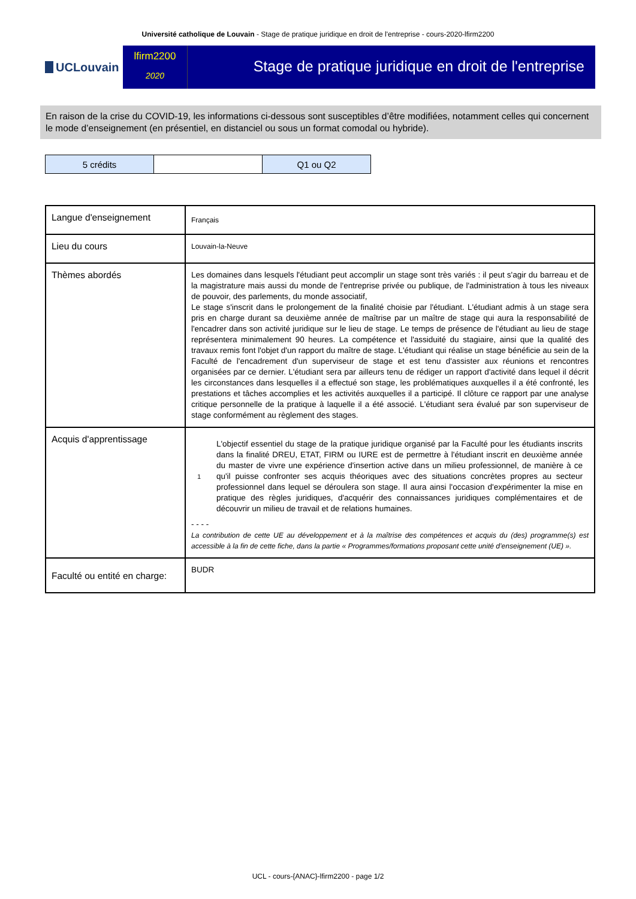Université catholique de Louvain - Stage de pratique juridique en droit de l'entreprise - cours-2020-lfirm2200
UCLouvain
lfirm2200
2020
Stage de pratique juridique en droit de l'entreprise
En raison de la crise du COVID-19, les informations ci-dessous sont susceptibles d’être modifiées, notamment celles qui concernent le mode d’enseignement (en présentiel, en distanciel ou sous un format comodal ou hybride).
| 5 crédits | | Q1 ou Q2 |
| Langue d'enseignement | Français |
| Lieu du cours | Louvain-la-Neuve |
| Thèmes abordés | Les domaines dans lesquels l'étudiant peut accomplir un stage sont très variés : il peut s'agir du barreau et de la magistrature mais aussi du monde de l'entreprise privée ou publique, de l'administration à tous les niveaux de pouvoir, des parlements, du monde associatif, Le stage s'inscrit dans le prolongement de la finalité choisie par l'étudiant. L'étudiant admis à un stage sera pris en charge durant sa deuxième année de maîtrise par un maître de stage qui aura la responsabilité de l'encadrer dans son activité juridique sur le lieu de stage. Le temps de présence de l'étudiant au lieu de stage représentera minimalement 90 heures. La compétence et l'assiduité du stagiaire, ainsi que la qualité des travaux remis font l'objet d'un rapport du maître de stage. L'étudiant qui réalise un stage bénéficie au sein de la Faculté de l'encadrement d'un superviseur de stage et est tenu d'assister aux réunions et rencontres organisées par ce dernier. L'étudiant sera par ailleurs tenu de rédiger un rapport d'activité dans lequel il décrit les circonstances dans lesquelles il a effectué son stage, les problématiques auxquelles il a été confronté, les prestations et tâches accomplies et les activités auxquelles il a participé. Il clôture ce rapport par une analyse critique personnelle de la pratique à laquelle il a été associé. L'étudiant sera évalué par son superviseur de stage conformément au règlement des stages. |
| Acquis d'apprentissage | 1 L'objectif essentiel du stage de la pratique juridique organisé par la Faculté pour les étudiants inscrits dans la finalité DREU, ETAT, FIRM ou IURE est de permettre à l'étudiant inscrit en deuxième année du master de vivre une expérience d'insertion active dans un milieu professionnel, de manière à ce qu'il puisse confronter ses acquis théoriques avec des situations concrètes propres au secteur professionnel dans lequel se déroulera son stage. Il aura ainsi l'occasion d'expérimenter la mise en pratique des règles juridiques, d'acquérir des connaissances juridiques complémentaires et de découvrir un milieu de travail et de relations humaines. - - - - La contribution de cette UE au développement et à la maîtrise des compétences et acquis du (des) programme(s) est accessible à la fin de cette fiche, dans la partie « Programmes/formations proposant cette unité d’enseignement (UE) ». |
| Faculté ou entité en charge: | BUDR |
UCL - cours-{ANAC}-lfirm2200 - page 1/2